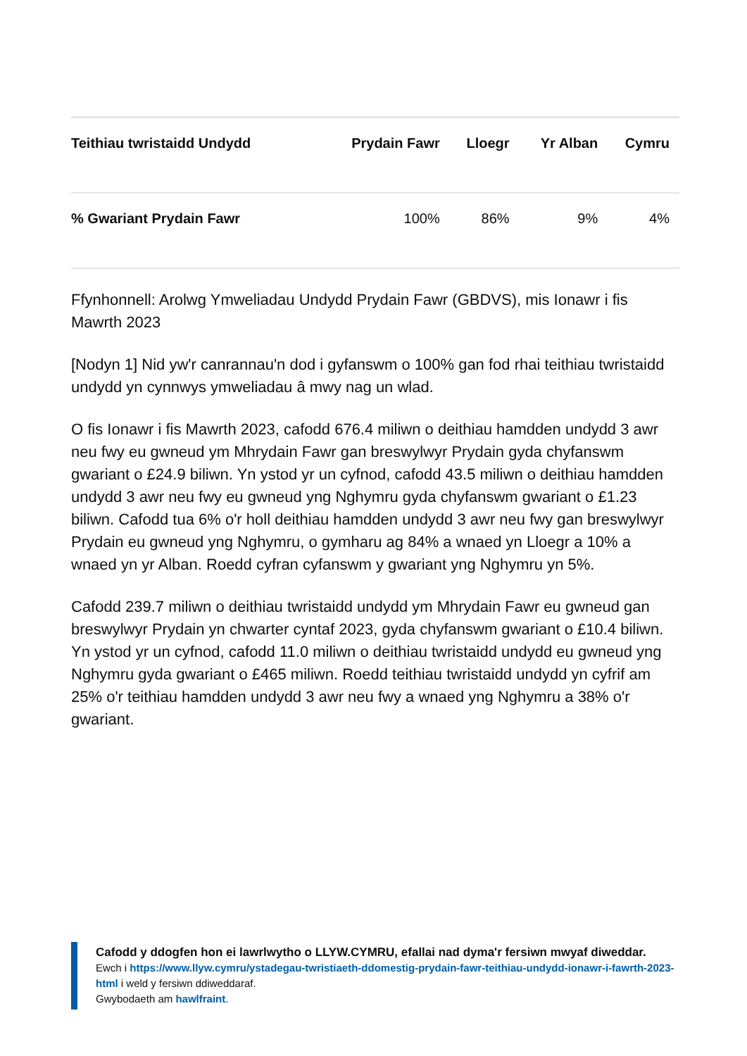| Teithiau twristaidd Undydd | Prydain Fawr | Lloegr | Yr Alban | Cymru |
| --- | --- | --- | --- | --- |
| % Gwariant Prydain Fawr | 100% | 86% | 9% | 4% |
Ffynhonnell: Arolwg Ymweliadau Undydd Prydain Fawr (GBDVS), mis Ionawr i fis Mawrth 2023
[Nodyn 1] Nid yw'r canrannau'n dod i gyfanswm o 100% gan fod rhai teithiau twristaidd undydd yn cynnwys ymweliadau â mwy nag un wlad.
O fis Ionawr i fis Mawrth 2023, cafodd 676.4 miliwn o deithiau hamdden undydd 3 awr neu fwy eu gwneud ym Mhrydain Fawr gan breswylwyr Prydain gyda chyfanswm gwariant o £24.9 biliwn. Yn ystod yr un cyfnod, cafodd 43.5 miliwn o deithiau hamdden undydd 3 awr neu fwy eu gwneud yng Nghymru gyda chyfanswm gwariant o £1.23 biliwn. Cafodd tua 6% o'r holl deithiau hamdden undydd 3 awr neu fwy gan breswylwyr Prydain eu gwneud yng Nghymru, o gymharu ag 84% a wnaed yn Lloegr a 10% a wnaed yn yr Alban. Roedd cyfran cyfanswm y gwariant yng Nghymru yn 5%.
Cafodd 239.7 miliwn o deithiau twristaidd undydd ym Mhrydain Fawr eu gwneud gan breswylwyr Prydain yn chwarter cyntaf 2023, gyda chyfanswm gwariant o £10.4 biliwn. Yn ystod yr un cyfnod, cafodd 11.0 miliwn o deithiau twristaidd undydd eu gwneud yng Nghymru gyda gwariant o £465 miliwn. Roedd teithiau twristaidd undydd yn cyfrif am 25% o'r teithiau hamdden undydd 3 awr neu fwy a wnaed yng Nghymru a 38% o'r gwariant.
Cafodd y ddogfen hon ei lawrlwytho o LLYW.CYMRU, efallai nad dyma'r fersiwn mwyaf diweddar.
Ewch i https://www.llyw.cymru/ystadegau-twristiaeth-ddomestig-prydain-fawr-teithiau-undydd-ionawr-i-fawrth-2023-html i weld y fersiwn ddiweddaraf.
Gwybodaeth am hawlfraint.